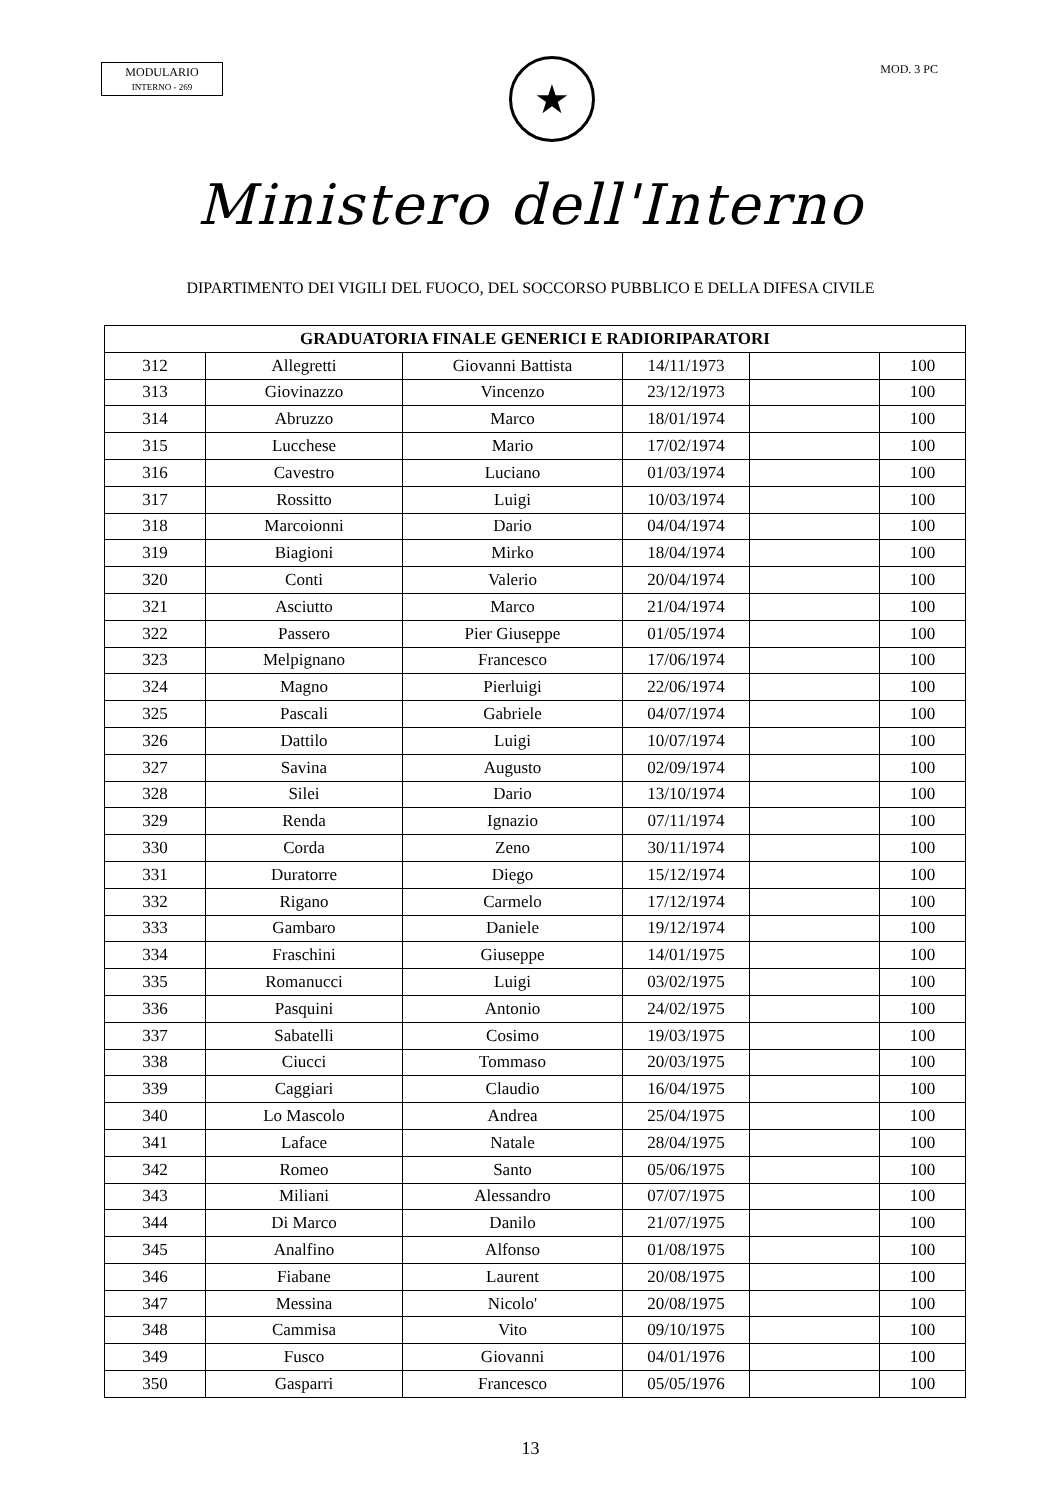MODULARIO
INTERNO - 269
★
MOD. 3 PC
Ministero dell'Interno
DIPARTIMENTO DEI VIGILI DEL FUOCO, DEL SOCCORSO PUBBLICO E DELLA DIFESA CIVILE
| GRADUATORIA FINALE GENERICI E RADIORIPARATORI | | | | | |
| --- | --- | --- | --- | --- | --- |
| 312 | Allegretti | Giovanni Battista | 14/11/1973 | | 100 |
| 313 | Giovinazzo | Vincenzo | 23/12/1973 | | 100 |
| 314 | Abruzzo | Marco | 18/01/1974 | | 100 |
| 315 | Lucchese | Mario | 17/02/1974 | | 100 |
| 316 | Cavestro | Luciano | 01/03/1974 | | 100 |
| 317 | Rossitto | Luigi | 10/03/1974 | | 100 |
| 318 | Marcoionni | Dario | 04/04/1974 | | 100 |
| 319 | Biagioni | Mirko | 18/04/1974 | | 100 |
| 320 | Conti | Valerio | 20/04/1974 | | 100 |
| 321 | Asciutto | Marco | 21/04/1974 | | 100 |
| 322 | Passero | Pier Giuseppe | 01/05/1974 | | 100 |
| 323 | Melpignano | Francesco | 17/06/1974 | | 100 |
| 324 | Magno | Pierluigi | 22/06/1974 | | 100 |
| 325 | Pascali | Gabriele | 04/07/1974 | | 100 |
| 326 | Dattilo | Luigi | 10/07/1974 | | 100 |
| 327 | Savina | Augusto | 02/09/1974 | | 100 |
| 328 | Silei | Dario | 13/10/1974 | | 100 |
| 329 | Renda | Ignazio | 07/11/1974 | | 100 |
| 330 | Corda | Zeno | 30/11/1974 | | 100 |
| 331 | Duratorre | Diego | 15/12/1974 | | 100 |
| 332 | Rigano | Carmelo | 17/12/1974 | | 100 |
| 333 | Gambaro | Daniele | 19/12/1974 | | 100 |
| 334 | Fraschini | Giuseppe | 14/01/1975 | | 100 |
| 335 | Romanucci | Luigi | 03/02/1975 | | 100 |
| 336 | Pasquini | Antonio | 24/02/1975 | | 100 |
| 337 | Sabatelli | Cosimo | 19/03/1975 | | 100 |
| 338 | Ciucci | Tommaso | 20/03/1975 | | 100 |
| 339 | Caggiari | Claudio | 16/04/1975 | | 100 |
| 340 | Lo Mascolo | Andrea | 25/04/1975 | | 100 |
| 341 | Laface | Natale | 28/04/1975 | | 100 |
| 342 | Romeo | Santo | 05/06/1975 | | 100 |
| 343 | Miliani | Alessandro | 07/07/1975 | | 100 |
| 344 | Di Marco | Danilo | 21/07/1975 | | 100 |
| 345 | Analfino | Alfonso | 01/08/1975 | | 100 |
| 346 | Fiabane | Laurent | 20/08/1975 | | 100 |
| 347 | Messina | Nicolo' | 20/08/1975 | | 100 |
| 348 | Cammisa | Vito | 09/10/1975 | | 100 |
| 349 | Fusco | Giovanni | 04/01/1976 | | 100 |
| 350 | Gasparri | Francesco | 05/05/1976 | | 100 |
13